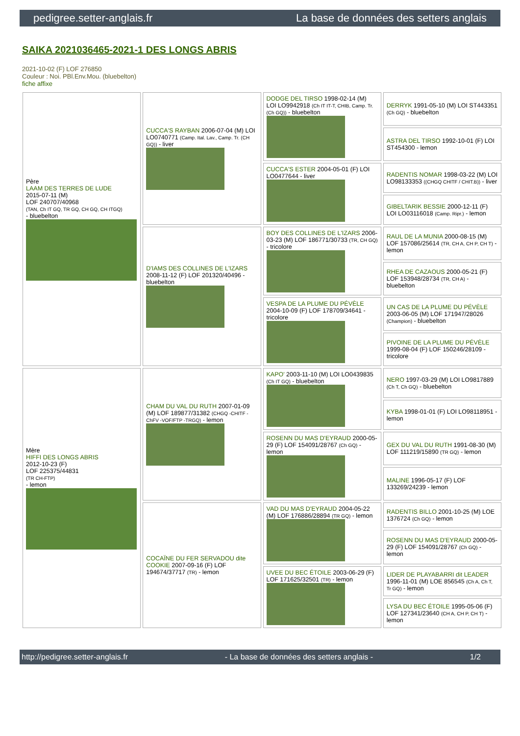pedigree.setter-anglais.fr La base de données des setters anglais
SAIKA 2021036465-2021-1 DES LONGS ABRIS
2021-10-02 (F) LOF 276850
Couleur : Noi. PBl.Env.Mou. (bluebelton)
fiche affixe
| Père LAAM DES TERRES DE LUDE 2015-07-11 (M) LOF 240707/40968 (TAN, Ch IT GQ, TR GQ, CH GQ, CH ITGQ) - bluebelton | CUCCA'S RAYBAN 2006-07-04 (M) LOI LO0740771 (Camp. Ital. Lav., Camp. Tr. (CH GQ)) - liver | DODGE DEL TIRSO 1998-02-14 (M) LOI LO9942918 (Ch IT IT-T, CHIB, Camp. Tr. (Ch GQ)) - bluebelton | DERRYK 1991-05-10 (M) LOI ST443351 (Ch GQ) - bluebelton |
| | | | ASTRA DEL TIRSO 1992-10-01 (F) LOI ST454300 - lemon |
| | | CUCCA'S ESTER 2004-05-01 (F) LOI LO0477644 - liver | RADENTIS NOMAR 1998-03-22 (M) LOI LO98133353 ((CHGQ CHITF / CHIT.B)) - liver |
| | | | GIBELTARIK BESSIE 2000-12-11 (F) LOI LO03116018 (Camp. Ripr.) - lemon |
| | D'IAMS DES COLLINES DE L'IZARS 2008-11-12 (F) LOF 201320/40496 - bluebelton | BOY DES COLLINES DE L'IZARS 2006-03-23 (M) LOF 186771/30733 (TR, CH GQ) - tricolore | RAUL DE LA MUNIA 2000-08-15 (M) LOF 157086/25614 (TR, CH A, CH P, CH T) - lemon |
| | | | RHEA DE CAZAOUS 2000-05-21 (F) LOF 153948/28734 (TR, CH A) - bluebelton |
| | | VESPA DE LA PLUME DU PÉVÈLE 2004-10-09 (F) LOF 178709/34641 - tricolore | UN CAS DE LA PLUME DU PÉVÈLE 2003-06-05 (M) LOF 171947/28026 (Champion) - bluebelton |
| | | | PIVOINE DE LA PLUME DU PÉVÈLE 1999-08-04 (F) LOF 150246/28109 - tricolore |
| Mère HIFFI DES LONGS ABRIS 2012-10-23 (F) LOF 225375/44831 (TR CH-FTP) - lemon | CHAM DU VAL DU RUTH 2007-01-09 (M) LOF 189877/31382 (CHGQ -CHITF -ChFV -VOF/FTP -TRGQ) - lemon | KAPO' 2003-11-10 (M) LOI LO0439835 (Ch IT GQ) - bluebelton | NERO 1997-03-29 (M) LOI LO9817889 (Ch T, Ch GQ) - bluebelton |
| | | | KYBA 1998-01-01 (F) LOI LO98118951 - lemon |
| | | ROSENN DU MAS D'EYRAUD 2000-05-29 (F) LOF 154091/28767 (Ch GQ) - lemon | GEX DU VAL DU RUTH 1991-08-30 (M) LOF 111219/15890 (TR GQ) - lemon |
| | | | MALINE 1996-05-17 (F) LOF 133269/24239 - lemon |
| | COCAÏNE DU FER SERVADOU dite COOKIE 2007-09-16 (F) LOF 194674/37717 (TR) - lemon | VAD DU MAS D'EYRAUD 2004-05-22 (M) LOF 176886/28894 (TR GQ) - lemon | RADENTIS BILLO 2001-10-25 (M) LOE 1376724 (Ch GQ) - lemon |
| | | | ROSENN DU MAS D'EYRAUD 2000-05-29 (F) LOF 154091/28767 (Ch GQ) - lemon |
| | | UVEE DU BEC ÉTOILE 2003-06-29 (F) LOF 171625/32501 (TR) - lemon | LIDER DE PLAYABARRI dit LEADER 1996-11-01 (M) LOE 856545 (Ch A, Ch T, Tr GQ) - lemon |
| | | | LYSA DU BEC ÉTOILE 1995-05-06 (F) LOF 127341/23640 (CH A, CH P, CH T) - lemon |
http://pedigree.setter-anglais.fr - La base de données des setters anglais - 1/2